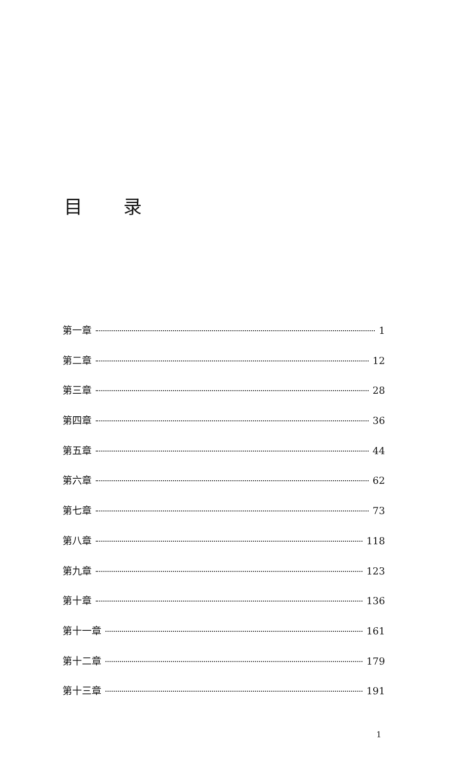目录
第一章 1
第二章 12
第三章 28
第四章 36
第五章 44
第六章 62
第七章 73
第八章 118
第九章 123
第十章 136
第十一章 161
第十二章 179
第十三章 191
1